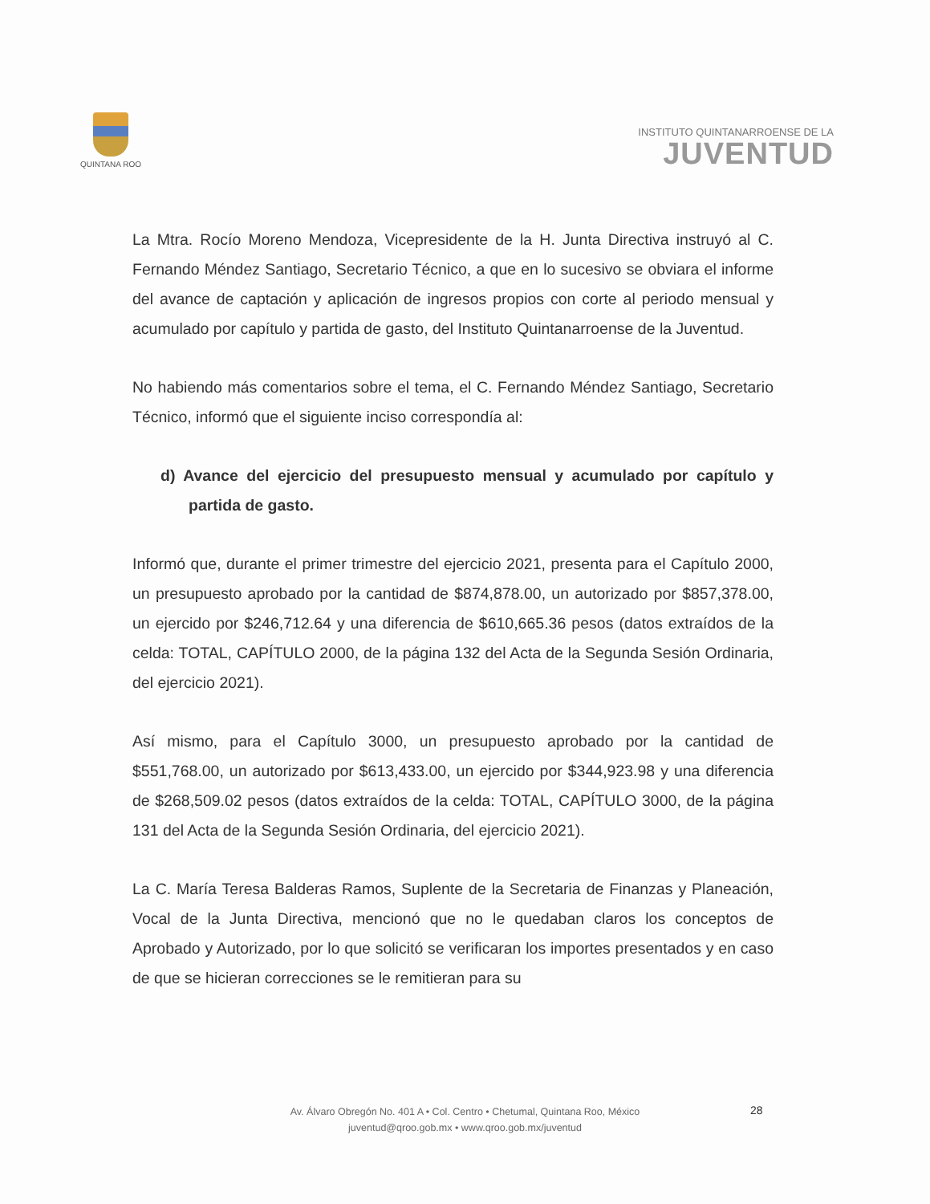QUINTANA ROO
INSTITUTO QUINTANARROENSE DE LA
JUVENTUD
La Mtra. Rocío Moreno Mendoza, Vicepresidente de la H. Junta Directiva instruyó al C. Fernando Méndez Santiago, Secretario Técnico, a que en lo sucesivo se obviara el informe del avance de captación y aplicación de ingresos propios con corte al periodo mensual y acumulado por capítulo y partida de gasto, del Instituto Quintanarroense de la Juventud.
No habiendo más comentarios sobre el tema, el C. Fernando Méndez Santiago, Secretario Técnico, informó que el siguiente inciso correspondía al:
d) Avance del ejercicio del presupuesto mensual y acumulado por capítulo y partida de gasto.
Informó que, durante el primer trimestre del ejercicio 2021, presenta para el Capítulo 2000, un presupuesto aprobado por la cantidad de $874,878.00, un autorizado por $857,378.00, un ejercido por $246,712.64 y una diferencia de $610,665.36 pesos (datos extraídos de la celda: TOTAL, CAPÍTULO 2000, de la página 132 del Acta de la Segunda Sesión Ordinaria, del ejercicio 2021).
Así mismo, para el Capítulo 3000, un presupuesto aprobado por la cantidad de $551,768.00, un autorizado por $613,433.00, un ejercido por $344,923.98 y una diferencia de $268,509.02 pesos (datos extraídos de la celda: TOTAL, CAPÍTULO 3000, de la página 131 del Acta de la Segunda Sesión Ordinaria, del ejercicio 2021).
La C. María Teresa Balderas Ramos, Suplente de la Secretaria de Finanzas y Planeación, Vocal de la Junta Directiva, mencionó que no le quedaban claros los conceptos de Aprobado y Autorizado, por lo que solicitó se verificaran los importes presentados y en caso de que se hicieran correcciones se le remitieran para su
Av. Álvaro Obregón No. 401 A • Col. Centro • Chetumal, Quintana Roo, México
juventud@qroo.gob.mx • www.qroo.gob.mx/juventud
28